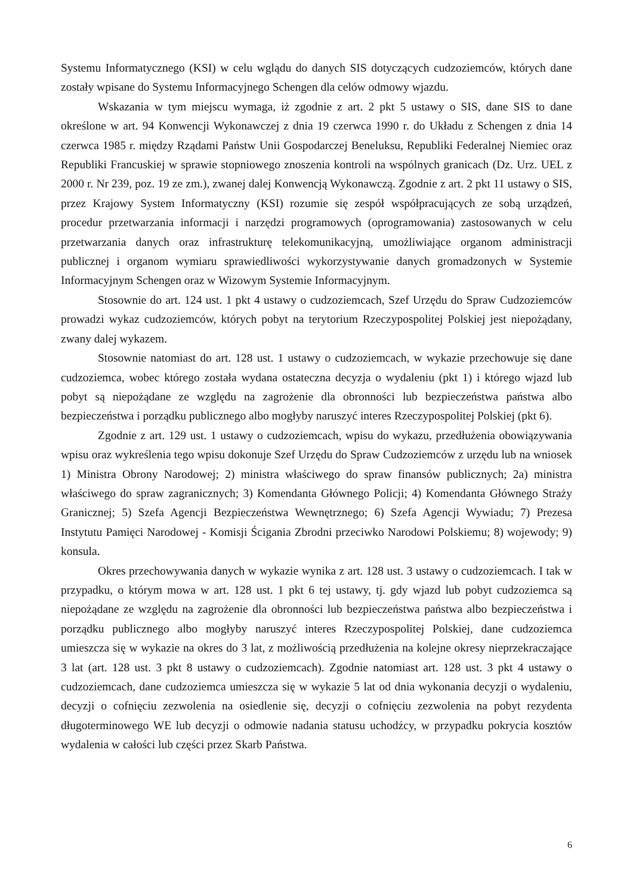Systemu Informatycznego (KSI) w celu wglądu do danych SIS dotyczących cudzoziemców, których dane zostały wpisane do Systemu Informacyjnego Schengen dla celów odmowy wjazdu.
Wskazania w tym miejscu wymaga, iż zgodnie z art. 2 pkt 5 ustawy o SIS, dane SIS to dane określone w art. 94 Konwencji Wykonawczej z dnia 19 czerwca 1990 r. do Układu z Schengen z dnia 14 czerwca 1985 r. między Rządami Państw Unii Gospodarczej Beneluksu, Republiki Federalnej Niemiec oraz Republiki Francuskiej w sprawie stopniowego znoszenia kontroli na wspólnych granicach (Dz. Urz. UEL z 2000 r. Nr 239, poz. 19 ze zm.), zwanej dalej Konwencją Wykonawczą. Zgodnie z art. 2 pkt 11 ustawy o SIS, przez Krajowy System Informatyczny (KSI) rozumie się zespół współpracujących ze sobą urządzeń, procedur przetwarzania informacji i narzędzi programowych (oprogramowania) zastosowanych w celu przetwarzania danych oraz infrastrukturę telekomunikacyjną, umożliwiające organom administracji publicznej i organom wymiaru sprawiedliwości wykorzystywanie danych gromadzonych w Systemie Informacyjnym Schengen oraz w Wizowym Systemie Informacyjnym.
Stosownie do art. 124 ust. 1 pkt 4 ustawy o cudzoziemcach, Szef Urzędu do Spraw Cudzoziemców prowadzi wykaz cudzoziemców, których pobyt na terytorium Rzeczypospolitej Polskiej jest niepożądany, zwany dalej wykazem.
Stosownie natomiast do art. 128 ust. 1 ustawy o cudzoziemcach, w wykazie przechowuje się dane cudzoziemca, wobec którego została wydana ostateczna decyzja o wydaleniu (pkt 1) i którego wjazd lub pobyt są niepożądane ze względu na zagrożenie dla obronności lub bezpieczeństwa państwa albo bezpieczeństwa i porządku publicznego albo mogłyby naruszyć interes Rzeczypospolitej Polskiej (pkt 6).
Zgodnie z art. 129 ust. 1 ustawy o cudzoziemcach, wpisu do wykazu, przedłużenia obowiązywania wpisu oraz wykreślenia tego wpisu dokonuje Szef Urzędu do Spraw Cudzoziemców z urzędu lub na wniosek 1) Ministra Obrony Narodowej; 2) ministra właściwego do spraw finansów publicznych; 2a) ministra właściwego do spraw zagranicznych; 3) Komendanta Głównego Policji; 4) Komendanta Głównego Straży Granicznej; 5) Szefa Agencji Bezpieczeństwa Wewnętrznego; 6) Szefa Agencji Wywiadu; 7) Prezesa Instytutu Pamięci Narodowej - Komisji Ścigania Zbrodni przeciwko Narodowi Polskiemu; 8) wojewody; 9) konsula.
Okres przechowywania danych w wykazie wynika z art. 128 ust. 3 ustawy o cudzoziemcach. I tak w przypadku, o którym mowa w art. 128 ust. 1 pkt 6 tej ustawy, tj. gdy wjazd lub pobyt cudzoziemca są niepożądane ze względu na zagrożenie dla obronności lub bezpieczeństwa państwa albo bezpieczeństwa i porządku publicznego albo mogłyby naruszyć interes Rzeczypospolitej Polskiej, dane cudzoziemca umieszcza się w wykazie na okres do 3 lat, z możliwością przedłużenia na kolejne okresy nieprzekraczające 3 lat (art. 128 ust. 3 pkt 8 ustawy o cudzoziemcach). Zgodnie natomiast art. 128 ust. 3 pkt 4 ustawy o cudzoziemcach, dane cudzoziemca umieszcza się w wykazie 5 lat od dnia wykonania decyzji o wydaleniu, decyzji o cofnięciu zezwolenia na osiedlenie się, decyzji o cofnięciu zezwolenia na pobyt rezydenta długoterminowego WE lub decyzji o odmowie nadania statusu uchodźcy, w przypadku pokrycia kosztów wydalenia w całości lub części przez Skarb Państwa.
6